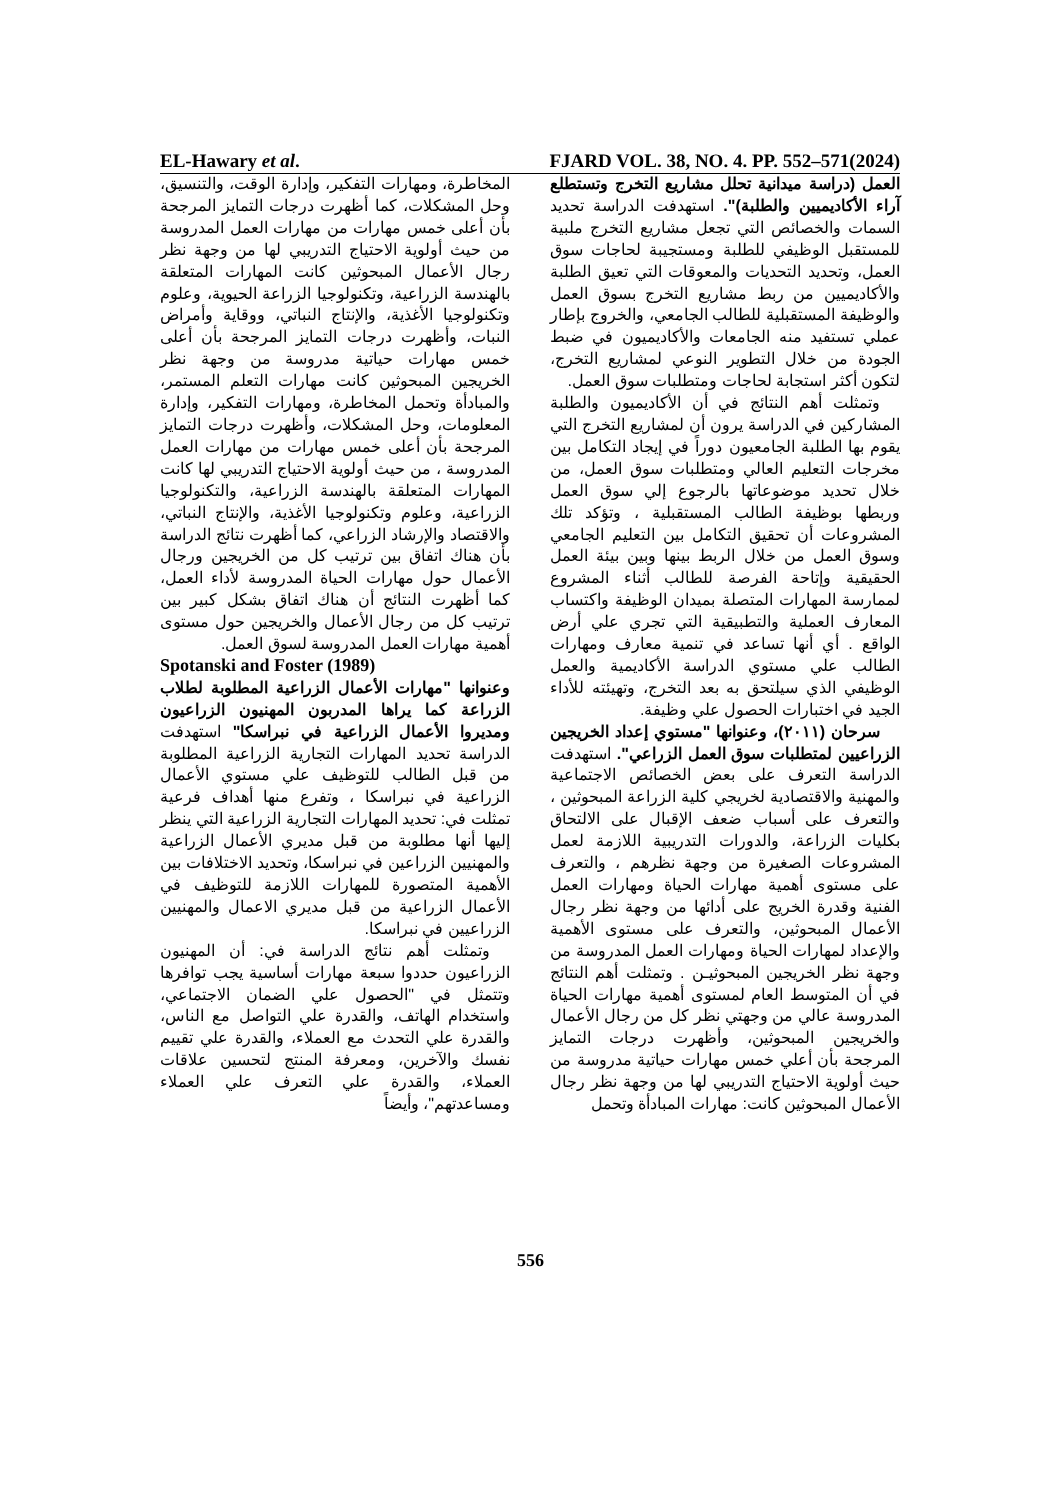EL-Hawary et al. FJARD VOL. 38, NO. 4. PP. 552–571(2024)
العمل (دراسة ميدانية تحلل مشاريع التخرج وتستطلع آراء الأكاديميين والطلبة)". استهدفت الدراسة تحديد السمات والخصائص التي تجعل مشاريع التخرج ملبية للمستقبل الوظيفي للطلبة ومستجيبة لحاجات سوق العمل، وتحديد التحديات والمعوقات التي تعيق الطلبة والأكاديميين من ربط مشاريع التخرج بسوق العمل والوظيفة المستقبلية للطالب الجامعي، والخروج بإطار عملي تستفيد منه الجامعات والأكاديميون في ضبط الجودة من خلال التطوير النوعي لمشاريع التخرج، لتكون أكثر استجابة لحاجات ومتطلبات سوق العمل.
وتمثلت أهم النتائج في أن الأكاديميون والطلبة المشاركين في الدراسة يرون أن لمشاريع التخرج التي يقوم بها الطلبة الجامعيون دوراً في إيجاد التكامل بين مخرجات التعليم العالي ومتطلبات سوق العمل، من خلال تحديد موضوعاتها بالرجوع إلي سوق العمل وربطها بوظيفة الطالب المستقبلية ، وتؤكد تلك المشروعات أن تحقيق التكامل بين التعليم الجامعي وسوق العمل من خلال الربط بينها وبين بيئة العمل الحقيقية وإتاحة الفرصة للطالب أثناء المشروع لممارسة المهارات المتصلة بميدان الوظيفة واكتساب المعارف العملية والتطبيقية التي تجري علي أرض الواقع . أي أنها تساعد في تنمية معارف ومهارات الطالب علي مستوي الدراسة الأكاديمية والعمل الوظيفي الذي سيلتحق به بعد التخرج، وتهيئته للأداء الجيد في اختبارات الحصول علي وظيفة.
سرحان (٢٠١١)، وعنوانها "مستوي إعداد الخريجين الزراعيين لمتطلبات سوق العمل الزراعي". استهدفت الدراسة التعرف على بعض الخصائص الاجتماعية والمهنية والاقتصادية لخريجي كلية الزراعة المبحوثين ، والتعرف على أسباب ضعف الإقبال على الالتحاق بكليات الزراعة، والدورات التدريبية اللازمة لعمل المشروعات الصغيرة من وجهة نظرهم ، والتعرف على مستوى أهمية مهارات الحياة ومهارات العمل الفنية وقدرة الخريج على أدائها من وجهة نظر رجال الأعمال المبحوثين، والتعرف على مستوى الأهمية والإعداد لمهارات الحياة ومهارات العمل المدروسة من وجهة نظر الخريجين المبحوثيـن . وتمثلت أهم النتائج في أن المتوسط العام لمستوى أهمية مهارات الحياة المدروسة عالي من وجهتي نظر كل من رجال الأعمال والخريجين المبحوثين، وأظهرت درجات التمايز المرجحة بأن أعلي خمس مهارات حياتية مدروسة من حيث أولوية الاحتياج التدريبي لها من وجهة نظر رجال الأعمال المبحوثين كانت: مهارات المبادأة وتحمل
المخاطرة، ومهارات التفكير، وإدارة الوقت، والتنسيق، وحل المشكلات، كما أظهرت درجات التمايز المرجحة بأن أعلى خمس مهارات من مهارات العمل المدروسة من حيث أولوية الاحتياج التدريبي لها من وجهة نظر رجال الأعمال المبحوثين كانت المهارات المتعلقة بالهندسة الزراعية، وتكنولوجيا الزراعة الحيوية، وعلوم وتكنولوجيا الأغذية، والإنتاج النباتي، ووقاية وأمراض النبات، وأظهرت درجات التمايز المرجحة بأن أعلى خمس مهارات حياتية مدروسة من وجهة نظر الخريجين المبحوثين كانت مهارات التعلم المستمر، والمبادأة وتحمل المخاطرة، ومهارات التفكير، وإدارة المعلومات، وحل المشكلات، وأظهرت درجات التمايز المرجحة بأن أعلى خمس مهارات من مهارات العمل المدروسة ، من حيث أولوية الاحتياج التدريبي لها كانت المهارات المتعلقة بالهندسة الزراعية، والتكنولوجيا الزراعية، وعلوم وتكنولوجيا الأغذية، والإنتاج النباتي، والاقتصاد والإرشاد الزراعي، كما أظهرت نتائج الدراسة بأن هناك اتفاق بين ترتيب كل من الخريجين ورجال الأعمال حول مهارات الحياة المدروسة لأداء العمل، كما أظهرت النتائج أن هناك اتفاق بشكل كبير بين ترتيب كل من رجال الأعمال والخريجين حول مستوى أهمية مهارات العمل المدروسة لسوق العمل.
Spotanski and Foster (1989)
وعنوانها "مهارات الأعمال الزراعية المطلوبة لطلاب الزراعة كما يراها المدربون المهنيون الزراعيون ومديروا الأعمال الزراعية في نبراسكا" استهدفت الدراسة تحديد المهارات التجارية الزراعية المطلوبة من قبل الطالب للتوظيف علي مستوي الأعمال الزراعية في نبراسكا ، وتفرع منها أهداف فرعية تمثلت في: تحديد المهارات التجارية الزراعية التي ينظر إليها أنها مطلوبة من قبل مديري الأعمال الزراعية والمهنيين الزراعين في نبراسكا، وتحديد الاختلافات بين الأهمية المتصورة للمهارات اللازمة للتوظيف في الأعمال الزراعية من قبل مديري الاعمال والمهنيين الزراعيين في نبراسكا.
وتمثلت أهم نتائج الدراسة في: أن المهنيون الزراعيون حددوا سبعة مهارات أساسية يجب توافرها وتتمثل في "الحصول علي الضمان الاجتماعي، واستخدام الهاتف، والقدرة علي التواصل مع الناس، والقدرة علي التحدث مع العملاء، والقدرة علي تقييم نفسك والآخرين، ومعرفة المنتج لتحسين علاقات العملاء، والقدرة علي التعرف علي العملاء ومساعدتهم"، وأيضاً
556